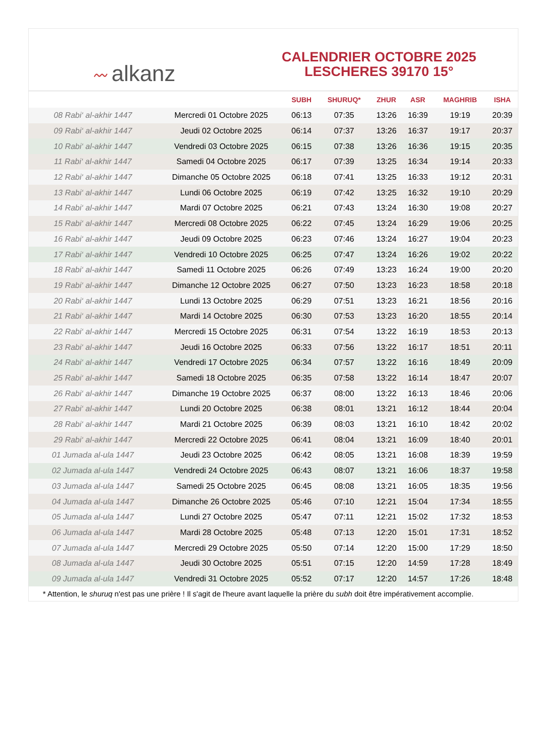〰 alkanz
CALENDRIER OCTOBRE 2025
LESCHERES 39170 15°
| | | SUBH | SHURUQ* | ZHUR | ASR | MAGHRIB | ISHA |
| --- | --- | --- | --- | --- | --- | --- | --- |
| 08 Rabi‘ al-akhir 1447 | Mercredi 01 Octobre 2025 | 06:13 | 07:35 | 13:26 | 16:39 | 19:19 | 20:39 |
| 09 Rabi‘ al-akhir 1447 | Jeudi 02 Octobre 2025 | 06:14 | 07:37 | 13:26 | 16:37 | 19:17 | 20:37 |
| 10 Rabi‘ al-akhir 1447 | Vendredi 03 Octobre 2025 | 06:15 | 07:38 | 13:26 | 16:36 | 19:15 | 20:35 |
| 11 Rabi‘ al-akhir 1447 | Samedi 04 Octobre 2025 | 06:17 | 07:39 | 13:25 | 16:34 | 19:14 | 20:33 |
| 12 Rabi‘ al-akhir 1447 | Dimanche 05 Octobre 2025 | 06:18 | 07:41 | 13:25 | 16:33 | 19:12 | 20:31 |
| 13 Rabi‘ al-akhir 1447 | Lundi 06 Octobre 2025 | 06:19 | 07:42 | 13:25 | 16:32 | 19:10 | 20:29 |
| 14 Rabi‘ al-akhir 1447 | Mardi 07 Octobre 2025 | 06:21 | 07:43 | 13:24 | 16:30 | 19:08 | 20:27 |
| 15 Rabi‘ al-akhir 1447 | Mercredi 08 Octobre 2025 | 06:22 | 07:45 | 13:24 | 16:29 | 19:06 | 20:25 |
| 16 Rabi‘ al-akhir 1447 | Jeudi 09 Octobre 2025 | 06:23 | 07:46 | 13:24 | 16:27 | 19:04 | 20:23 |
| 17 Rabi‘ al-akhir 1447 | Vendredi 10 Octobre 2025 | 06:25 | 07:47 | 13:24 | 16:26 | 19:02 | 20:22 |
| 18 Rabi‘ al-akhir 1447 | Samedi 11 Octobre 2025 | 06:26 | 07:49 | 13:23 | 16:24 | 19:00 | 20:20 |
| 19 Rabi‘ al-akhir 1447 | Dimanche 12 Octobre 2025 | 06:27 | 07:50 | 13:23 | 16:23 | 18:58 | 20:18 |
| 20 Rabi‘ al-akhir 1447 | Lundi 13 Octobre 2025 | 06:29 | 07:51 | 13:23 | 16:21 | 18:56 | 20:16 |
| 21 Rabi‘ al-akhir 1447 | Mardi 14 Octobre 2025 | 06:30 | 07:53 | 13:23 | 16:20 | 18:55 | 20:14 |
| 22 Rabi‘ al-akhir 1447 | Mercredi 15 Octobre 2025 | 06:31 | 07:54 | 13:22 | 16:19 | 18:53 | 20:13 |
| 23 Rabi‘ al-akhir 1447 | Jeudi 16 Octobre 2025 | 06:33 | 07:56 | 13:22 | 16:17 | 18:51 | 20:11 |
| 24 Rabi‘ al-akhir 1447 | Vendredi 17 Octobre 2025 | 06:34 | 07:57 | 13:22 | 16:16 | 18:49 | 20:09 |
| 25 Rabi‘ al-akhir 1447 | Samedi 18 Octobre 2025 | 06:35 | 07:58 | 13:22 | 16:14 | 18:47 | 20:07 |
| 26 Rabi‘ al-akhir 1447 | Dimanche 19 Octobre 2025 | 06:37 | 08:00 | 13:22 | 16:13 | 18:46 | 20:06 |
| 27 Rabi‘ al-akhir 1447 | Lundi 20 Octobre 2025 | 06:38 | 08:01 | 13:21 | 16:12 | 18:44 | 20:04 |
| 28 Rabi‘ al-akhir 1447 | Mardi 21 Octobre 2025 | 06:39 | 08:03 | 13:21 | 16:10 | 18:42 | 20:02 |
| 29 Rabi‘ al-akhir 1447 | Mercredi 22 Octobre 2025 | 06:41 | 08:04 | 13:21 | 16:09 | 18:40 | 20:01 |
| 01 Jumada al-ula 1447 | Jeudi 23 Octobre 2025 | 06:42 | 08:05 | 13:21 | 16:08 | 18:39 | 19:59 |
| 02 Jumada al-ula 1447 | Vendredi 24 Octobre 2025 | 06:43 | 08:07 | 13:21 | 16:06 | 18:37 | 19:58 |
| 03 Jumada al-ula 1447 | Samedi 25 Octobre 2025 | 06:45 | 08:08 | 13:21 | 16:05 | 18:35 | 19:56 |
| 04 Jumada al-ula 1447 | Dimanche 26 Octobre 2025 | 05:46 | 07:10 | 12:21 | 15:04 | 17:34 | 18:55 |
| 05 Jumada al-ula 1447 | Lundi 27 Octobre 2025 | 05:47 | 07:11 | 12:21 | 15:02 | 17:32 | 18:53 |
| 06 Jumada al-ula 1447 | Mardi 28 Octobre 2025 | 05:48 | 07:13 | 12:20 | 15:01 | 17:31 | 18:52 |
| 07 Jumada al-ula 1447 | Mercredi 29 Octobre 2025 | 05:50 | 07:14 | 12:20 | 15:00 | 17:29 | 18:50 |
| 08 Jumada al-ula 1447 | Jeudi 30 Octobre 2025 | 05:51 | 07:15 | 12:20 | 14:59 | 17:28 | 18:49 |
| 09 Jumada al-ula 1447 | Vendredi 31 Octobre 2025 | 05:52 | 07:17 | 12:20 | 14:57 | 17:26 | 18:48 |
* Attention, le shuruq n'est pas une prière ! Il s'agit de l'heure avant laquelle la prière du subh doit être impérativement accomplie.